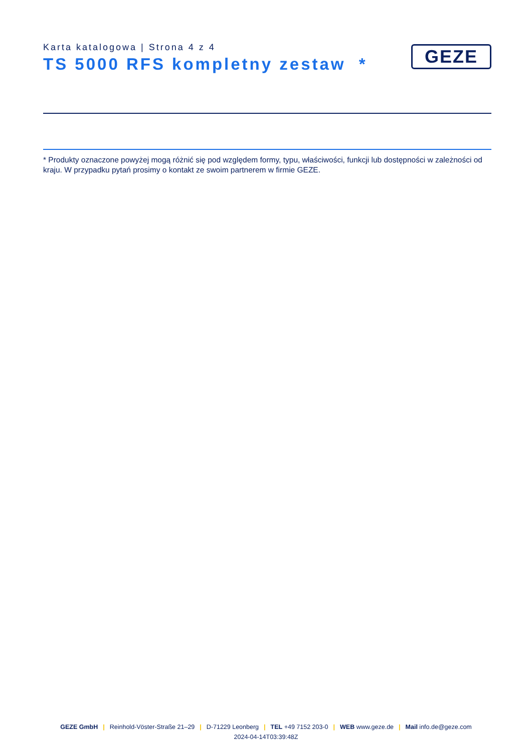Karta katalogowa | Strona 4 z 4
TS 5000 RFS kompletny zestaw *
GEZE
* Produkty oznaczone powyżej mogą różnić się pod względem formy, typu, właściwości, funkcji lub dostępności w zależności od kraju. W przypadku pytań prosimy o kontakt ze swoim partnerem w firmie GEZE.
GEZE GmbH | Reinhold-Vöster-Straße 21–29 | D-71229 Leonberg | TEL +49 7152 203-0 | WEB www.geze.de | Mail info.de@geze.com
2024-04-14T03:39:48Z